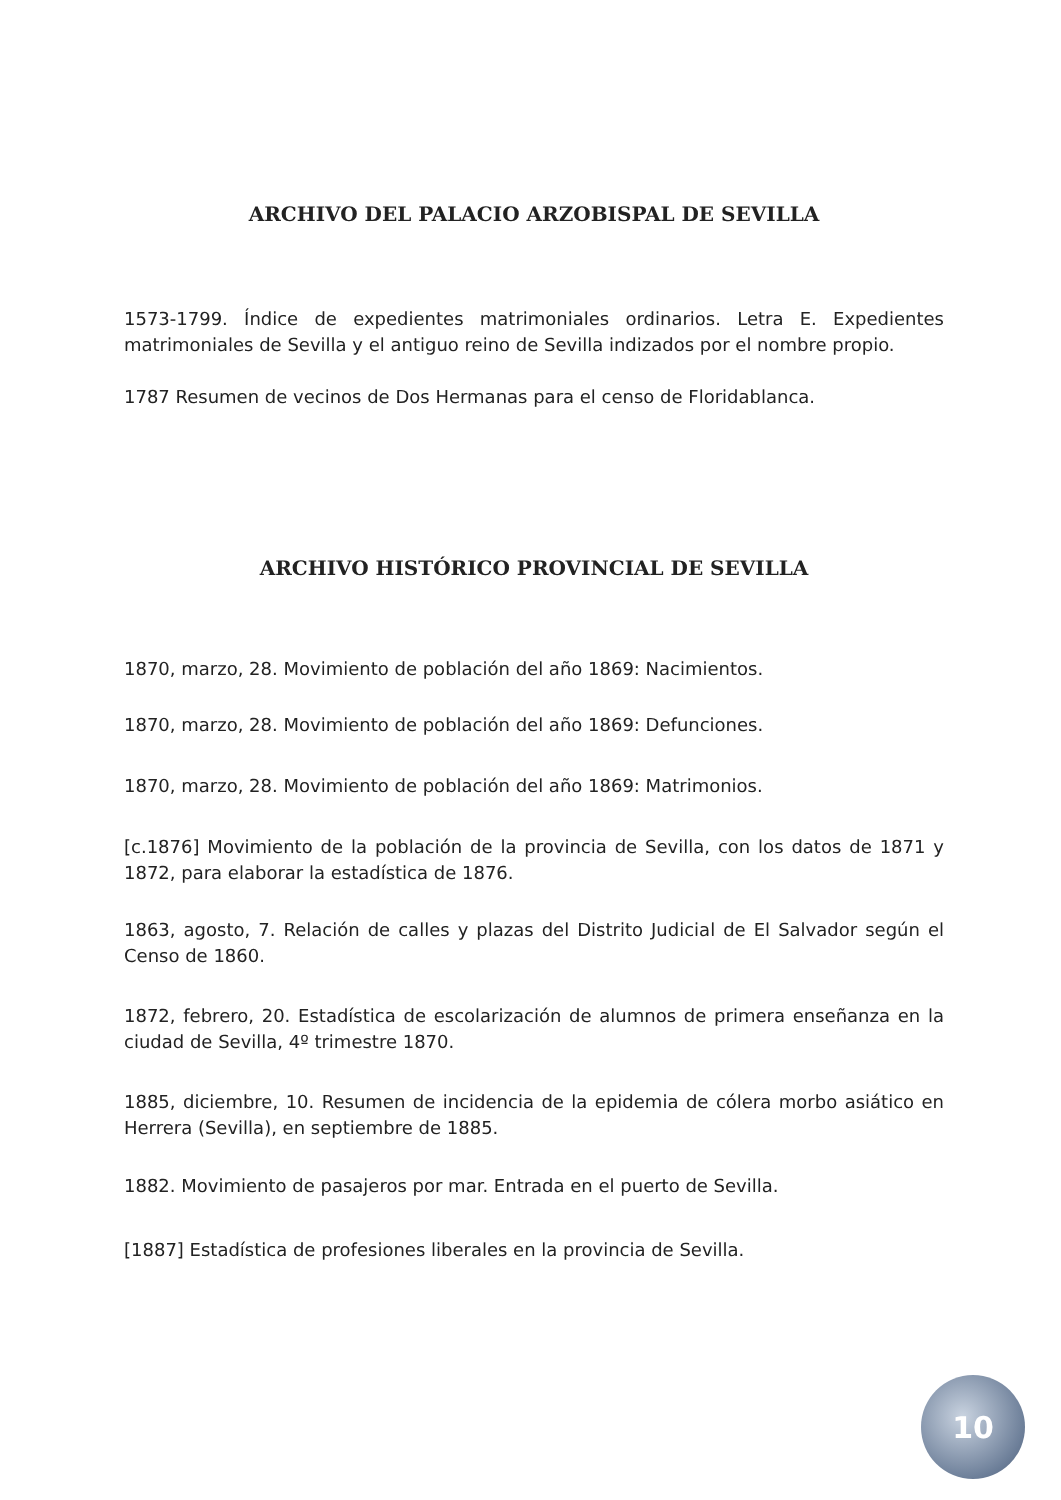ARCHIVO DEL PALACIO ARZOBISPAL DE SEVILLA
1573-1799. Índice de expedientes matrimoniales ordinarios. Letra E. Expedientes matrimoniales de Sevilla y el antiguo reino de Sevilla indizados por el nombre propio.
1787 Resumen de vecinos de Dos Hermanas para el censo de Floridablanca.
ARCHIVO HISTÓRICO PROVINCIAL DE SEVILLA
1870, marzo, 28. Movimiento de población del año 1869: Nacimientos.
1870, marzo, 28. Movimiento de población del año 1869: Defunciones.
1870, marzo, 28. Movimiento de población del año 1869: Matrimonios.
[c.1876] Movimiento de la población de la provincia de Sevilla, con los datos de 1871 y 1872, para elaborar la estadística de 1876.
1863, agosto, 7. Relación de calles y plazas del Distrito Judicial de El Salvador según el Censo de 1860.
1872, febrero, 20. Estadística de escolarización de alumnos de primera enseñanza en la ciudad de Sevilla, 4º trimestre 1870.
1885, diciembre, 10. Resumen de incidencia de la epidemia de cólera morbo asiático en Herrera (Sevilla), en septiembre de 1885.
1882. Movimiento de pasajeros por mar. Entrada en el puerto de Sevilla.
[1887] Estadística de profesiones liberales en la provincia de Sevilla.
10